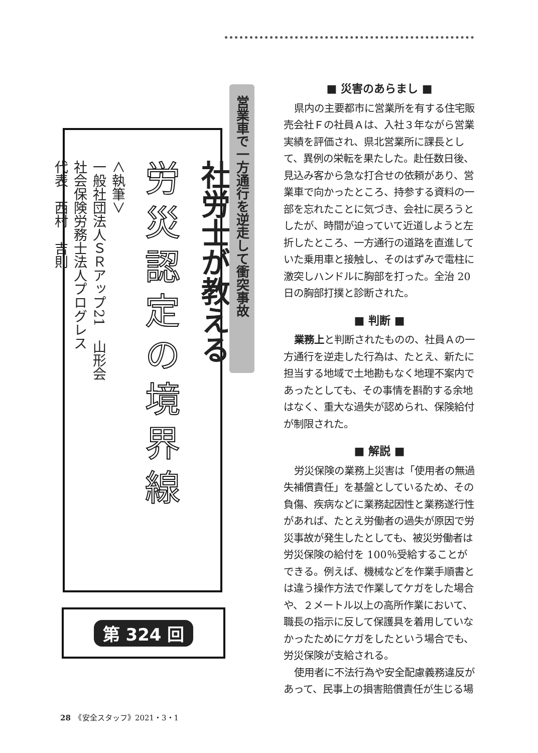社労士が教える
労災認定の境界線
＜執筆＞
一般社団法人ＳＲアップ21　山形会
社会保険労務士法人プログレス
代表　西村　吉則
営業車で一方通行を逆走して衝突事故
第 324 回
■ 災害のあらまし ■
県内の主要都市に営業所を有する住宅販売会社Ｆの社員Ａは、入社３年ながら営業実績を評価され、県北営業所に課長として、異例の栄転を果たした。赴任数日後、見込み客から急な打合せの依頼があり、営業車で向かったところ、持参する資料の一部を忘れたことに気づき、会社に戻ろうとしたが、時間が迫っていて近道しようと左折したところ、一方通行の道路を直進していた乗用車と接触し、そのはずみで電柱に激突しハンドルに胸部を打った。全治 20 日の胸部打撲と診断された。
■ 判断 ■
業務上と判断されたものの、社員Ａの一方通行を逆走した行為は、たとえ、新たに担当する地域で土地勘もなく地理不案内であったとしても、その事情を斟酌する余地はなく、重大な過失が認められ、保険給付が制限された。
■ 解説 ■
労災保険の業務上災害は「使用者の無過失補償責任」を基盤としているため、その負傷、疾病などに業務起因性と業務遂行性があれば、たとえ労働者の過失が原因で労災事故が発生したとしても、被災労働者は労災保険の給付を 100％受給することができる。例えば、機械などを作業手順書とは違う操作方法で作業してケガをした場合や、２メートル以上の高所作業において、職長の指示に反して保護具を着用していなかったためにケガをしたという場合でも、労災保険が支給される。
使用者に不法行為や安全配慮義務違反があって、民事上の損害賠償責任が生じる場
28　《安全スタッフ》2021・3・1